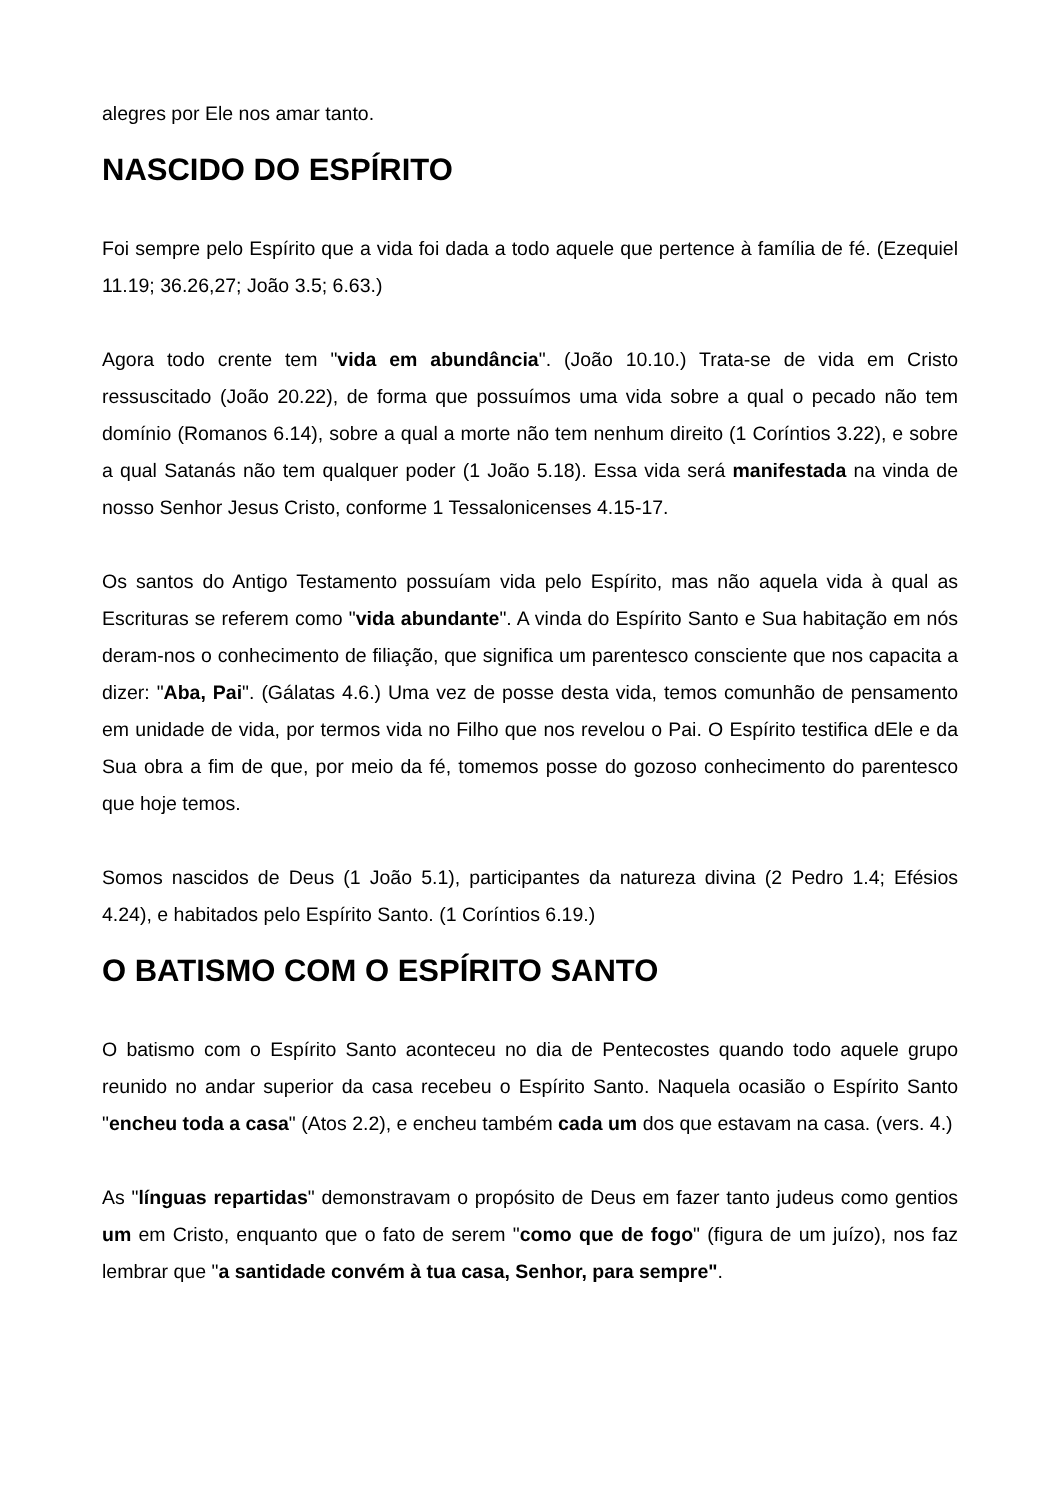alegres por Ele nos amar tanto.
NASCIDO DO ESPÍRITO
Foi sempre pelo Espírito que a vida foi dada a todo aquele que pertence à família de fé. (Ezequiel 11.19; 36.26,27; João 3.5; 6.63.)
Agora todo crente tem "vida em abundância". (João 10.10.) Trata-se de vida em Cristo ressuscitado (João 20.22), de forma que possuímos uma vida sobre a qual o pecado não tem domínio (Romanos 6.14), sobre a qual a morte não tem nenhum direito (1 Coríntios 3.22), e sobre a qual Satanás não tem qualquer poder (1 João 5.18). Essa vida será manifestada na vinda de nosso Senhor Jesus Cristo, conforme 1 Tessalonicenses 4.15-17.
Os santos do Antigo Testamento possuíam vida pelo Espírito, mas não aquela vida à qual as Escrituras se referem como "vida abundante". A vinda do Espírito Santo e Sua habitação em nós deram-nos o conhecimento de filiação, que significa um parentesco consciente que nos capacita a dizer: "Aba, Pai". (Gálatas 4.6.) Uma vez de posse desta vida, temos comunhão de pensamento em unidade de vida, por termos vida no Filho que nos revelou o Pai. O Espírito testifica dEle e da Sua obra a fim de que, por meio da fé, tomemos posse do gozoso conhecimento do parentesco que hoje temos.
Somos nascidos de Deus (1 João 5.1), participantes da natureza divina (2 Pedro 1.4; Efésios 4.24), e habitados pelo Espírito Santo. (1 Coríntios 6.19.)
O BATISMO COM O ESPÍRITO SANTO
O batismo com o Espírito Santo aconteceu no dia de Pentecostes quando todo aquele grupo reunido no andar superior da casa recebeu o Espírito Santo. Naquela ocasião o Espírito Santo "encheu toda a casa" (Atos 2.2), e encheu também cada um dos que estavam na casa. (vers. 4.)
As "línguas repartidas" demonstravam o propósito de Deus em fazer tanto judeus como gentios um em Cristo, enquanto que o fato de serem "como que de fogo" (figura de um juízo), nos faz lembrar que "a santidade convém à tua casa, Senhor, para sempre".